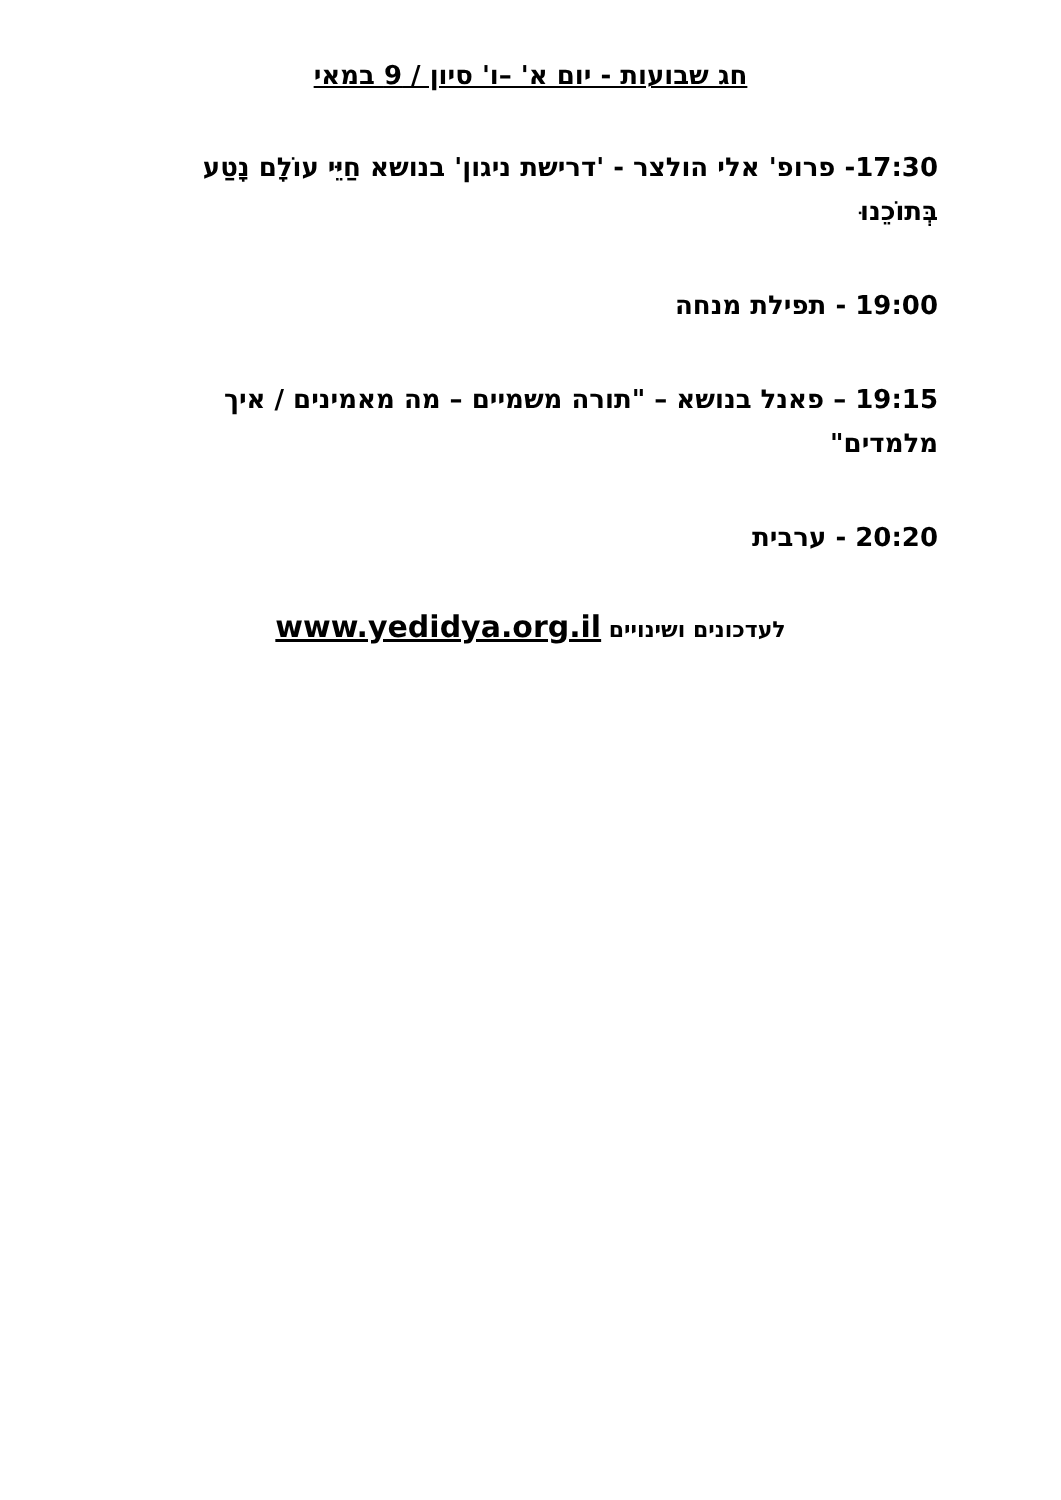חג שבועות - יום א' –ו' סיון / 9 במאי
17:30- פרופ' אלי הולצר - 'דרישת ניגון' בנושא חַיֵּי עוֹלָם נָטַע בְּתוֹכֵנוּ
19:00 - תפילת מנחה
19:15 – פאנל בנושא – "תורה משמיים – מה מאמינים / איך מלמדים"
20:20 - ערבית
לעדכונים ושינויים www.yedidya.org.il